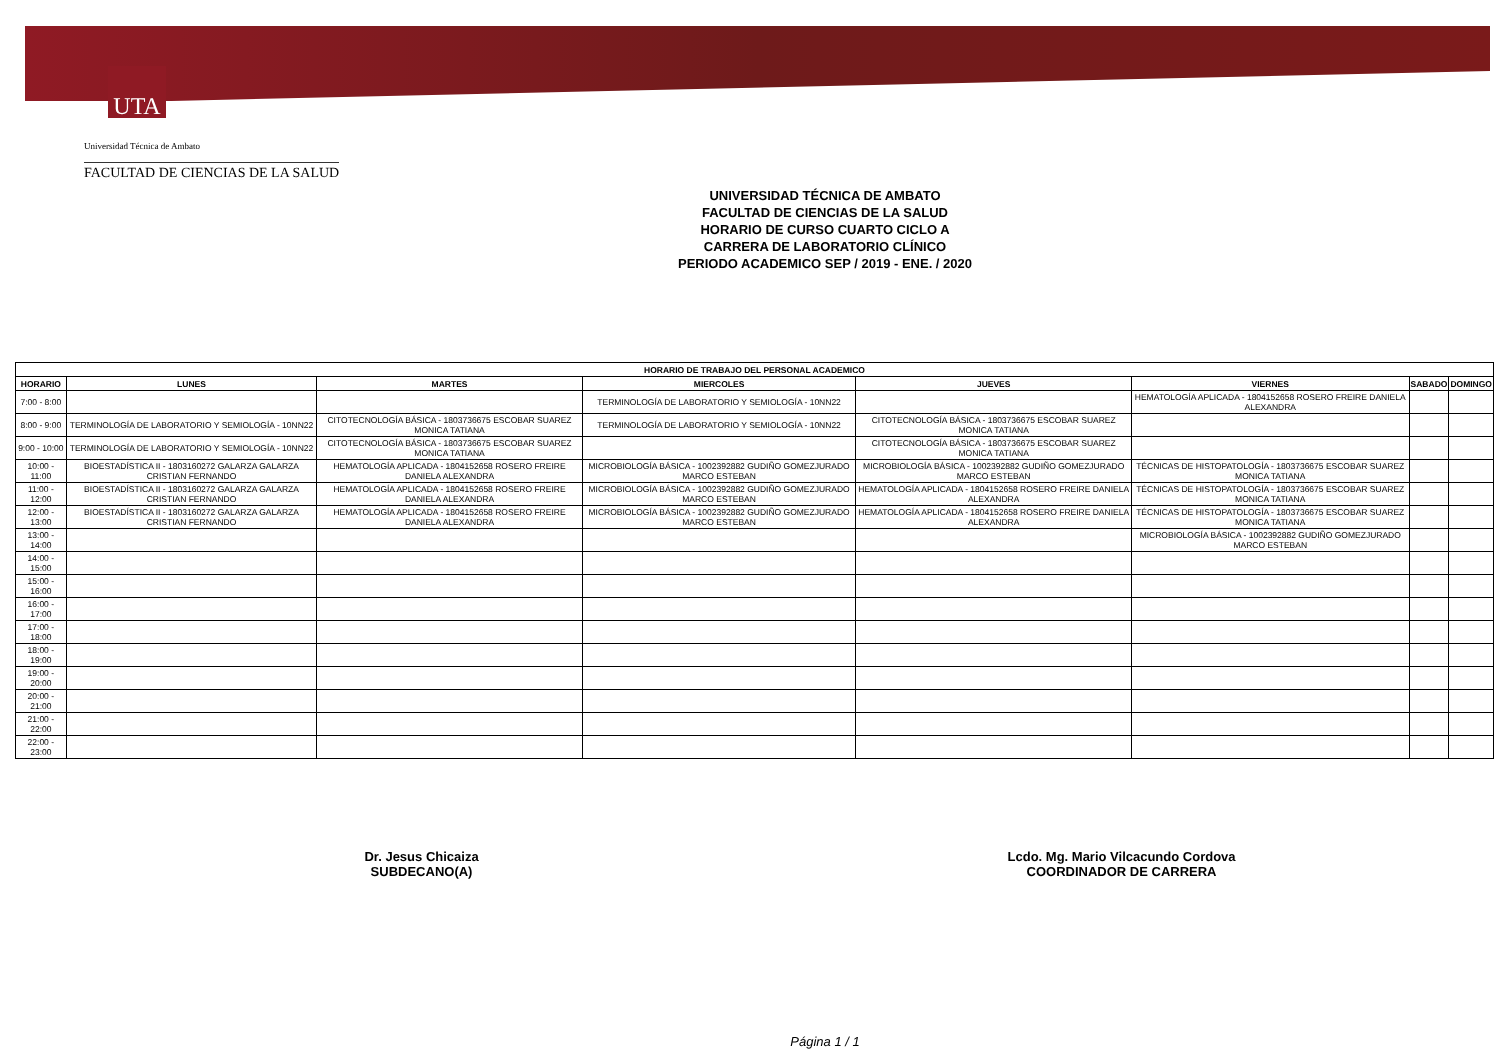UTA
Universidad Técnica de Ambato
FACULTAD DE CIENCIAS DE LA SALUD
UNIVERSIDAD TÉCNICA DE AMBATO
FACULTAD DE CIENCIAS DE LA SALUD
HORARIO DE CURSO CUARTO CICLO A
CARRERA DE LABORATORIO CLÍNICO
PERIODO ACADEMICO SEP / 2019 - ENE. / 2020
| HORARIO DE TRABAJO DEL PERSONAL ACADEMICO | | | | | | | |
| --- | --- | --- | --- | --- | --- | --- | --- |
| HORARIO | LUNES | MARTES | MIERCOLES | JUEVES | VIERNES | SABADO | DOMINGO |
| 7:00 - 8:00 | | | TERMINOLOGÍA DE LABORATORIO Y SEMIOLOGÍA - 10NN22 | | HEMATOLOGÍA APLICADA - 1804152658 ROSERO FREIRE DANIELA ALEXANDRA | | |
| 8:00 - 9:00 | TERMINOLOGÍA DE LABORATORIO Y SEMIOLOGÍA - 10NN22 | CITOTECNOLOGÍA BÁSICA - 1803736675 ESCOBAR SUAREZ MONICA TATIANA | TERMINOLOGÍA DE LABORATORIO Y SEMIOLOGÍA - 10NN22 | CITOTECNOLOGÍA BÁSICA - 1803736675 ESCOBAR SUAREZ MONICA TATIANA | | | |
| 9:00 - 10:00 | TERMINOLOGÍA DE LABORATORIO Y SEMIOLOGÍA - 10NN22 | CITOTECNOLOGÍA BÁSICA - 1803736675 ESCOBAR SUAREZ MONICA TATIANA | | CITOTECNOLOGÍA BÁSICA - 1803736675 ESCOBAR SUAREZ MONICA TATIANA | | | |
| 10:00 - 11:00 | BIOESTADÍSTICA II - 1803160272 GALARZA GALARZA CRISTIAN FERNANDO | HEMATOLOGÍA APLICADA - 1804152658 ROSERO FREIRE DANIELA ALEXANDRA | MICROBIOLOGÍA BÁSICA - 1002392882 GUDIÑO GOMEZJURADO MARCO ESTEBAN | MICROBIOLOGÍA BÁSICA - 1002392882 GUDIÑO GOMEZJURADO MARCO ESTEBAN | TÉCNICAS DE HISTOPATOLOGÍA - 1803736675 ESCOBAR SUAREZ MONICA TATIANA | | |
| 11:00 - 12:00 | BIOESTADÍSTICA II - 1803160272 GALARZA GALARZA CRISTIAN FERNANDO | HEMATOLOGÍA APLICADA - 1804152658 ROSERO FREIRE DANIELA ALEXANDRA | MICROBIOLOGÍA BÁSICA - 1002392882 GUDIÑO GOMEZJURADO MARCO ESTEBAN | HEMATOLOGÍA APLICADA - 1804152658 ROSERO FREIRE DANIELA ALEXANDRA | TÉCNICAS DE HISTOPATOLOGÍA - 1803736675 ESCOBAR SUAREZ MONICA TATIANA | | |
| 12:00 - 13:00 | BIOESTADÍSTICA II - 1803160272 GALARZA GALARZA CRISTIAN FERNANDO | HEMATOLOGÍA APLICADA - 1804152658 ROSERO FREIRE DANIELA ALEXANDRA | MICROBIOLOGÍA BÁSICA - 1002392882 GUDIÑO GOMEZJURADO MARCO ESTEBAN | HEMATOLOGÍA APLICADA - 1804152658 ROSERO FREIRE DANIELA ALEXANDRA | TÉCNICAS DE HISTOPATOLOGÍA - 1803736675 ESCOBAR SUAREZ MONICA TATIANA | | |
| 13:00 - 14:00 | | | | | MICROBIOLOGÍA BÁSICA - 1002392882 GUDIÑO GOMEZJURADO MARCO ESTEBAN | | |
| 14:00 - 15:00 | | | | | | | |
| 15:00 - 16:00 | | | | | | | |
| 16:00 - 17:00 | | | | | | | |
| 17:00 - 18:00 | | | | | | | |
| 18:00 - 19:00 | | | | | | | |
| 19:00 - 20:00 | | | | | | | |
| 20:00 - 21:00 | | | | | | | |
| 21:00 - 22:00 | | | | | | | |
| 22:00 - 23:00 | | | | | | | |
Dr. Jesus Chicaiza
SUBDECANO(A)
Lcdo. Mg. Mario Vilcacundo Cordova
COORDINADOR DE CARRERA
Página 1 / 1